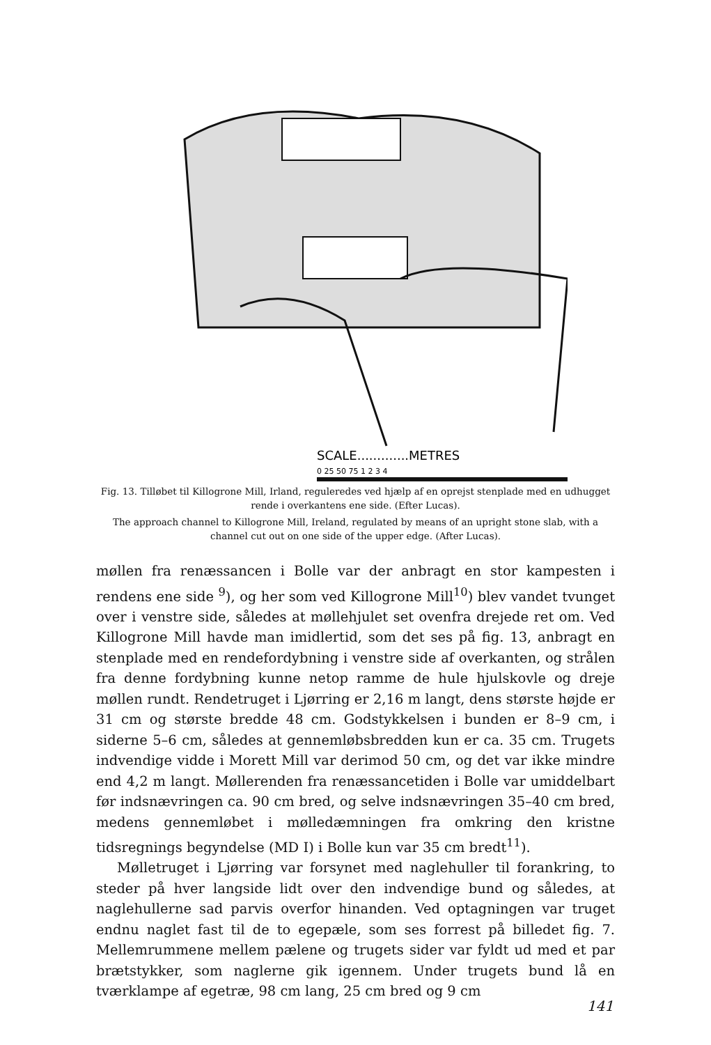SCALE.............METRES
0 25 50 75 1 2 3 4
Fig. 13. Tilløbet til Killogrone Mill, Irland, reguleredes ved hjælp af en oprejst stenplade med en udhugget rende i overkantens ene side. (Efter Lucas).
The approach channel to Killogrone Mill, Ireland, regulated by means of an upright stone slab, with a channel cut out on one side of the upper edge. (After Lucas).
møllen fra renæssancen i Bolle var der anbragt en stor kampesten i rendens ene side <sup>9</sup>), og her som ved Killogrone Mill<sup>10</sup>) blev vandet tvunget over i venstre side, således at møllehjulet set ovenfra drejede ret om. Ved Killogrone Mill havde man imidlertid, som det ses på fig. 13, anbragt en stenplade med en rendefordybning i venstre side af overkanten, og strålen fra denne fordybning kunne netop ramme de hule hjulskovle og dreje møllen rundt. Rendetruget i Ljørring er 2,16 m langt, dens største højde er 31 cm og største bredde 48 cm. Godstykkelsen i bunden er 8–9 cm, i siderne 5–6 cm, således at gennemløbsbredden kun er ca. 35 cm. Trugets indvendige vidde i Morett Mill var derimod 50 cm, og det var ikke mindre end 4,2 m langt. Møllerenden fra renæssancetiden i Bolle var umiddelbart før indsnævringen ca. 90 cm bred, og selve indsnævringen 35–40 cm bred, medens gennemløbet i mølledæmningen fra omkring den kristne tidsregnings begyndelse (MD I) i Bolle kun var 35 cm bredt<sup>11</sup>).
Mølletruget i Ljørring var forsynet med naglehuller til forankring, to steder på hver langside lidt over den indvendige bund og således, at naglehullerne sad parvis overfor hinanden. Ved optagningen var truget endnu naglet fast til de to egepæle, som ses forrest på billedet fig. 7. Mellemrummene mellem pælene og trugets sider var fyldt ud med et par brætstykker, som naglerne gik igennem. Under trugets bund lå en tværklampe af egetræ, 98 cm lang, 25 cm bred og 9 cm
141